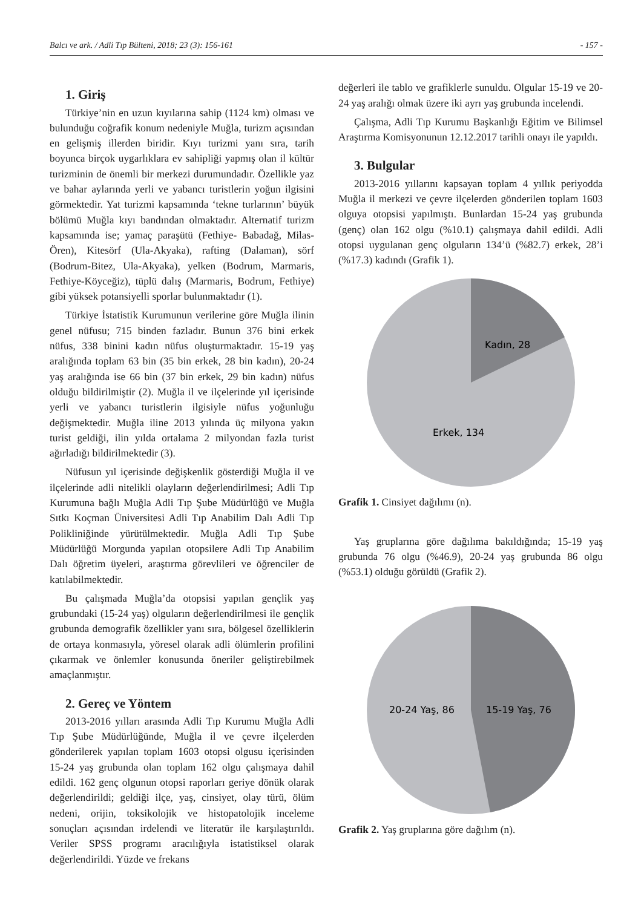Balcı ve ark. / Adli Tıp Bülteni, 2018; 23 (3): 156-161 - 157 -
1. Giriş
Türkiye’nin en uzun kıyılarına sahip (1124 km) olması ve bulunduğu coğrafik konum nedeniyle Muğla, turizm açısından en gelişmiş illerden biridir. Kıyı turizmi yanı sıra, tarih boyunca birçok uygarlıklara ev sahipliği yapmış olan il kültür turizminin de önemli bir merkezi durumundadır. Özellikle yaz ve bahar aylarında yerli ve yabancı turistlerin yoğun ilgisini görmektedir. Yat turizmi kapsamında ‘tekne turlarının’ büyük bölümü Muğla kıyı bandından olmaktadır. Alternatif turizm kapsamında ise; yamaç paraşütü (Fethiye- Babadağ, Milas-Ören), Kitesörf (Ula-Akyaka), rafting (Dalaman), sörf (Bodrum-Bitez, Ula-Akyaka), yelken (Bodrum, Marmaris, Fethiye-Köyceğiz), tüplü dalış (Marmaris, Bodrum, Fethiye) gibi yüksek potansiyelli sporlar bulunmaktadır (1).
Türkiye İstatistik Kurumunun verilerine göre Muğla ilinin genel nüfusu; 715 binden fazladır. Bunun 376 bini erkek nüfus, 338 binini kadın nüfus oluşturmaktadır. 15-19 yaş aralığında toplam 63 bin (35 bin erkek, 28 bin kadın), 20-24 yaş aralığında ise 66 bin (37 bin erkek, 29 bin kadın) nüfus olduğu bildirilmiştir (2). Muğla il ve ilçelerinde yıl içerisinde yerli ve yabancı turistlerin ilgisiyle nüfus yoğunluğu değişmektedir. Muğla iline 2013 yılında üç milyona yakın turist geldiği, ilin yılda ortalama 2 milyondan fazla turist ağırladığı bildirilmektedir (3).
Nüfusun yıl içerisinde değişkenlik gösterdiği Muğla il ve ilçelerinde adli nitelikli olayların değerlendirilmesi; Adli Tıp Kurumuna bağlı Muğla Adli Tıp Şube Müdürlüğü ve Muğla Sıtkı Koçman Üniversitesi Adli Tıp Anabilim Dalı Adli Tıp Polikliniğinde yürütülmektedir. Muğla Adli Tıp Şube Müdürlüğü Morgunda yapılan otopsilere Adli Tıp Anabilim Dalı öğretim üyeleri, araştırma görevlileri ve öğrenciler de katılabilmektedir.
Bu çalışmada Muğla’da otopsisi yapılan gençlik yaş grubundaki (15-24 yaş) olguların değerlendirilmesi ile gençlik grubunda demografik özellikler yanı sıra, bölgesel özelliklerin de ortaya konmasıyla, yöresel olarak adli ölümlerin profilini çıkarmak ve önlemler konusunda öneriler geliştirebilmek amaçlanmıştır.
2. Gereç ve Yöntem
2013-2016 yılları arasında Adli Tıp Kurumu Muğla Adli Tıp Şube Müdürlüğünde, Muğla il ve çevre ilçelerden gönderilerek yapılan toplam 1603 otopsi olgusu içerisinden 15-24 yaş grubunda olan toplam 162 olgu çalışmaya dahil edildi. 162 genç olgunun otopsi raporları geriye dönük olarak değerlendirildi; geldiği ilçe, yaş, cinsiyet, olay türü, ölüm nedeni, orijin, toksikolojik ve histopatolojik inceleme sonuçları açısından irdelendi ve literatür ile karşılaştırıldı. Veriler SPSS programı aracılığıyla istatistiksel olarak değerlendirildi. Yüzde ve frekans
değerleri ile tablo ve grafiklerle sunuldu. Olgular 15-19 ve 20-24 yaş aralığı olmak üzere iki ayrı yaş grubunda incelendi.
Çalışma, Adli Tıp Kurumu Başkanlığı Eğitim ve Bilimsel Araştırma Komisyonunun 12.12.2017 tarihli onayı ile yapıldı.
3. Bulgular
2013-2016 yıllarını kapsayan toplam 4 yıllık periyodda Muğla il merkezi ve çevre ilçelerden gönderilen toplam 1603 olguya otopsisi yapılmıştı. Bunlardan 15-24 yaş grubunda (genç) olan 162 olgu (%10.1) çalışmaya dahil edildi. Adli otopsi uygulanan genç olguların 134’ü (%82.7) erkek, 28’i (%17.3) kadındı (Grafik 1).
Kadın, 28
Erkek, 134
Grafik 1. Cinsiyet dağılımı (n).
Yaş gruplarına göre dağılıma bakıldığında; 15-19 yaş grubunda 76 olgu (%46.9), 20-24 yaş grubunda 86 olgu (%53.1) olduğu görüldü (Grafik 2).
20-24 Yaş, 86
15-19 Yaş, 76
Grafik 2. Yaş gruplarına göre dağılım (n).